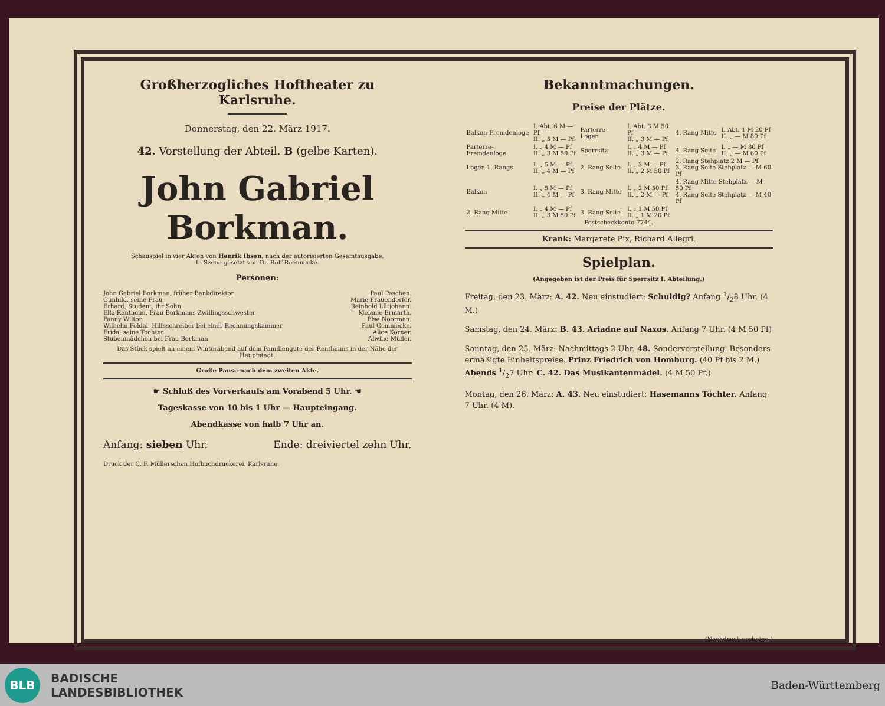Großherzogliches Hoftheater zu Karlsruhe.
Donnerstag, den 22. März 1917.
42. Vorstellung der Abteil. B (gelbe Karten).
John Gabriel Borkman.
Schauspiel in vier Akten von Henrik Ibsen, nach der autorisierten Gesamtausgabe.
In Szene gesetzt von Dr. Rolf Roennecke.
Personen:
John Gabriel Borkman, früher Bankdirektor Paul Paschen.
Gunhild, seine Frau Marie Frauendorfer.
Erhard, Student, ihr Sohn Reinhold Lütjohann.
Ella Rentheim, Frau Borkmans Zwillingsschwester Melanie Ermarth.
Fanny Wilton Else Noorman.
Wilhelm Foldal, Hilfsschreiber bei einer Rechnungskammer Paul Gemmecke.
Frida, seine Tochter Alice Körner.
Stubenmädchen bei Frau Borkman Alwine Müller.
Das Stück spielt an einem Winterabend auf dem Familiengute der Rentheims in der Nähe der Hauptstadt.
Große Pause nach dem zweiten Akte.
☛ Schluß des Vorverkaufs am Vorabend 5 Uhr. ☚
Tageskasse von 10 bis 1 Uhr — Haupteingang.
Abendkasse von halb 7 Uhr an.
Anfang: sieben Uhr. Ende: dreiviertel zehn Uhr.
Druck der C. F. Müllerschen Hofbuchdruckerei, Karlsruhe.
Bekanntmachungen.
Preise der Plätze.
| Balkon-Fremdenloge | I. Abt. 6 M — Pf II. „ 5 M — Pf | Parterre-Logen | I. Abt. 3 M 50 Pf II. „ 3 M — Pf | 4. Rang Mitte | I. Abt. 1 M 20 Pf II. „ — M 80 Pf |
| Parterre-Fremdenloge | I. „ 4 M — Pf II. „ 3 M 50 Pf | Sperrsitz | I. „ 4 M — Pf II. „ 3 M — Pf | 4. Rang Seite | I. „ — M 80 Pf II. „ — M 60 Pf |
| Logen 1. Rangs | I. „ 5 M — Pf II. „ 4 M — Pf | 2. Rang Seite | I. „ 3 M — Pf II. „ 2 M 50 Pf | 2. Rang Stehplatz 2 M — Pf 3. Rang Seite Stehplatz — M 60 Pf | |
| Balkon | I. „ 5 M — Pf II. „ 4 M — Pf | 3. Rang Mitte | I. „ 2 M 50 Pf II. „ 2 M — Pf | 4. Rang Mitte Stehplatz — M 50 Pf 4. Rang Seite Stehplatz — M 40 Pf | |
| 2. Rang Mitte | I. „ 4 M — Pf II. „ 3 M 50 Pf | 3. Rang Seite | I. „ 1 M 50 Pf II. „ 1 M 20 Pf | | |
Postscheckkonto 7744.
Krank: Margarete Pix, Richard Allegri.
Spielplan.
(Angegeben ist der Preis für Sperrsitz I. Abteilung.)
Freitag, den 23. März: A. 42. Neu einstudiert: Schuldig? Anfang 1/28 Uhr. (4 M.)
Samstag, den 24. März: B. 43. Ariadne auf Naxos. Anfang 7 Uhr. (4 M 50 Pf)
Sonntag, den 25. März: Nachmittags 2 Uhr. 48. Sondervorstellung. Besonders ermäßigte Einheitspreise. Prinz Friedrich von Homburg. (40 Pf bis 2 M.)
Abends 1/27 Uhr: C. 42. Das Musikantenmädel. (4 M 50 Pf.)
Montag, den 26. März: A. 43. Neu einstudiert: Hasemanns Töchter. Anfang 7 Uhr. (4 M).
(Nachdruck verboten.)
BLB
BADISCHE
LANDESBIBLIOTHEK
Baden-Württemberg